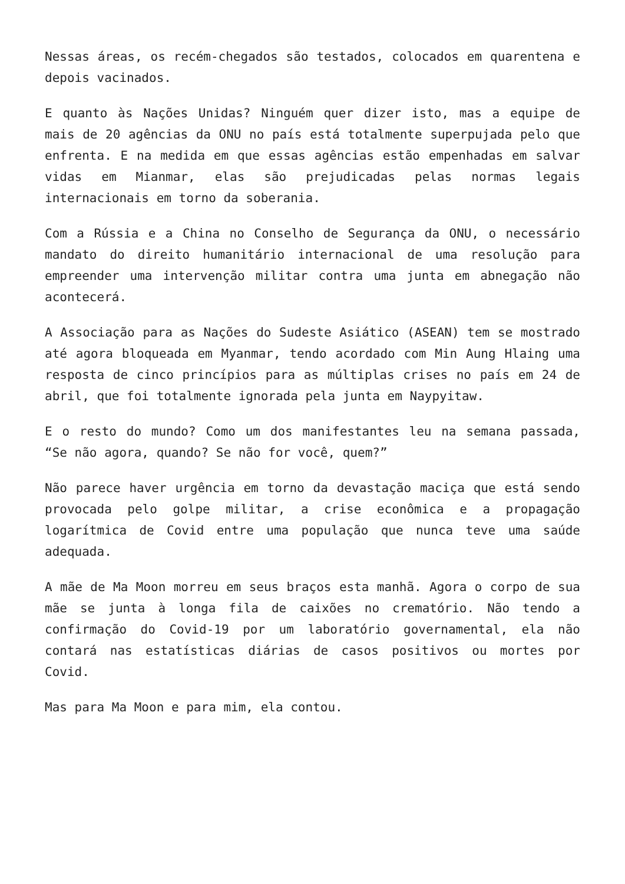Nessas áreas, os recém-chegados são testados, colocados em quarentena e depois vacinados.
E quanto às Nações Unidas? Ninguém quer dizer isto, mas a equipe de mais de 20 agências da ONU no país está totalmente superpujada pelo que enfrenta. E na medida em que essas agências estão empenhadas em salvar vidas em Mianmar, elas são prejudicadas pelas normas legais internacionais em torno da soberania.
Com a Rússia e a China no Conselho de Segurança da ONU, o necessário mandato do direito humanitário internacional de uma resolução para empreender uma intervenção militar contra uma junta em abnegação não acontecerá.
A Associação para as Nações do Sudeste Asiático (ASEAN) tem se mostrado até agora bloqueada em Myanmar, tendo acordado com Min Aung Hlaing uma resposta de cinco princípios para as múltiplas crises no país em 24 de abril, que foi totalmente ignorada pela junta em Naypyitaw.
E o resto do mundo? Como um dos manifestantes leu na semana passada, “Se não agora, quando? Se não for você, quem?”
Não parece haver urgência em torno da devastação maciça que está sendo provocada pelo golpe militar, a crise econômica e a propagação logarítmica de Covid entre uma população que nunca teve uma saúde adequada.
A mãe de Ma Moon morreu em seus braços esta manhã. Agora o corpo de sua mãe se junta à longa fila de caixões no crematório. Não tendo a confirmação do Covid-19 por um laboratório governamental, ela não contará nas estatísticas diárias de casos positivos ou mortes por Covid.
Mas para Ma Moon e para mim, ela contou.